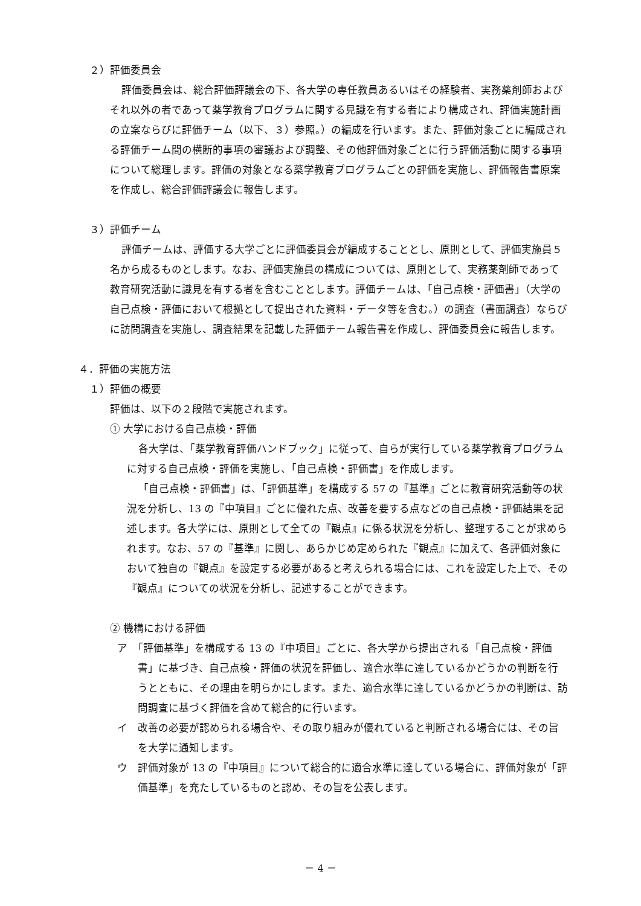２）評価委員会
評価委員会は、総合評価評議会の下、各大学の専任教員あるいはその経験者、実務薬剤師およびそれ以外の者であって薬学教育プログラムに関する見識を有する者により構成され、評価実施計画の立案ならびに評価チーム（以下、３）参照。）の編成を行います。また、評価対象ごとに編成される評価チーム間の横断的事項の審議および調整、その他評価対象ごとに行う評価活動に関する事項について総理します。評価の対象となる薬学教育プログラムごとの評価を実施し、評価報告書原案を作成し、総合評価評議会に報告します。
３）評価チーム
評価チームは、評価する大学ごとに評価委員会が編成することとし、原則として、評価実施員５名から成るものとします。なお、評価実施員の構成については、原則として、実務薬剤師であって教育研究活動に識見を有する者を含むこととします。評価チームは、「自己点検・評価書」（大学の自己点検・評価において根拠として提出された資料・データ等を含む。）の調査（書面調査）ならびに訪問調査を実施し、調査結果を記載した評価チーム報告書を作成し、評価委員会に報告します。
４．評価の実施方法
１）評価の概要
評価は、以下の２段階で実施されます。
① 大学における自己点検・評価
各大学は、「薬学教育評価ハンドブック」に従って、自らが実行している薬学教育プログラムに対する自己点検・評価を実施し、「自己点検・評価書」を作成します。
「自己点検・評価書」は、「評価基準」を構成する 57 の『基準』ごとに教育研究活動等の状況を分析し、13 の『中項目』ごとに優れた点、改善を要する点などの自己点検・評価結果を記述します。各大学には、原則として全ての『観点』に係る状況を分析し、整理することが求められます。なお、57 の『基準』に関し、あらかじめ定められた『観点』に加えて、各評価対象において独自の『観点』を設定する必要があると考えられる場合には、これを設定した上で、その『観点』についての状況を分析し、記述することができます。
② 機構における評価
ア　「評価基準」を構成する 13 の『中項目』ごとに、各大学から提出される「自己点検・評価書」に基づき、自己点検・評価の状況を評価し、適合水準に達しているかどうかの判断を行うとともに、その理由を明らかにします。また、適合水準に達しているかどうかの判断は、訪問調査に基づく評価を含めて総合的に行います。
イ　改善の必要が認められる場合や、その取り組みが優れていると判断される場合には、その旨を大学に通知します。
ウ　評価対象が 13 の『中項目』について総合的に適合水準に達している場合に、評価対象が「評価基準」を充たしているものと認め、その旨を公表します。
－ 4 －